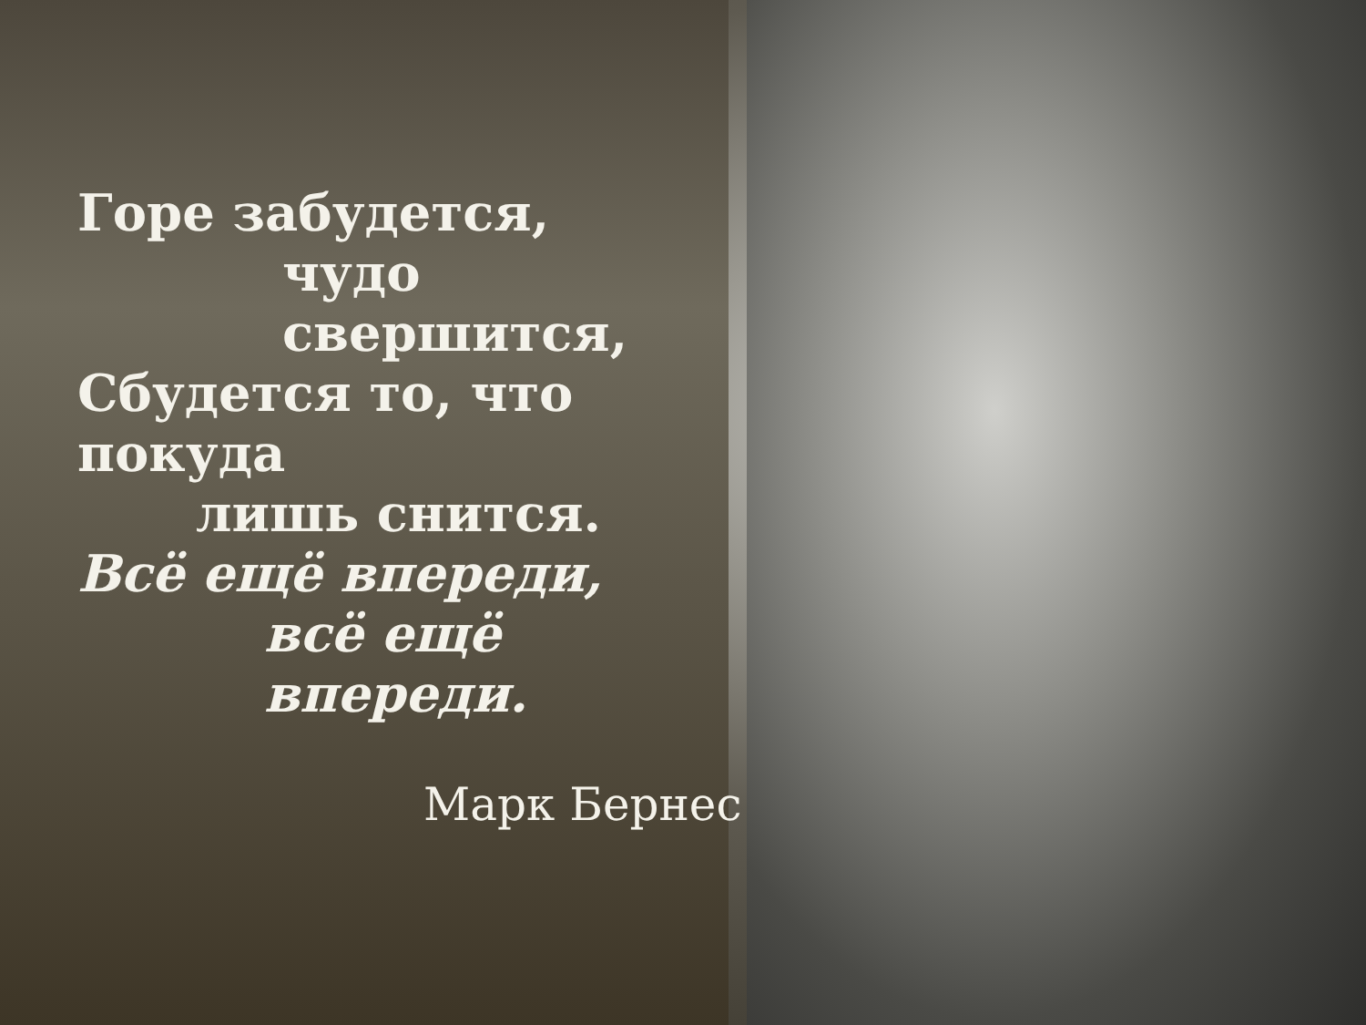Горе забудется,
чудо свершится,
Сбудется то, что покуда
лишь снится.
Всё ещё впереди,
всё ещё впереди.
Марк Бернес